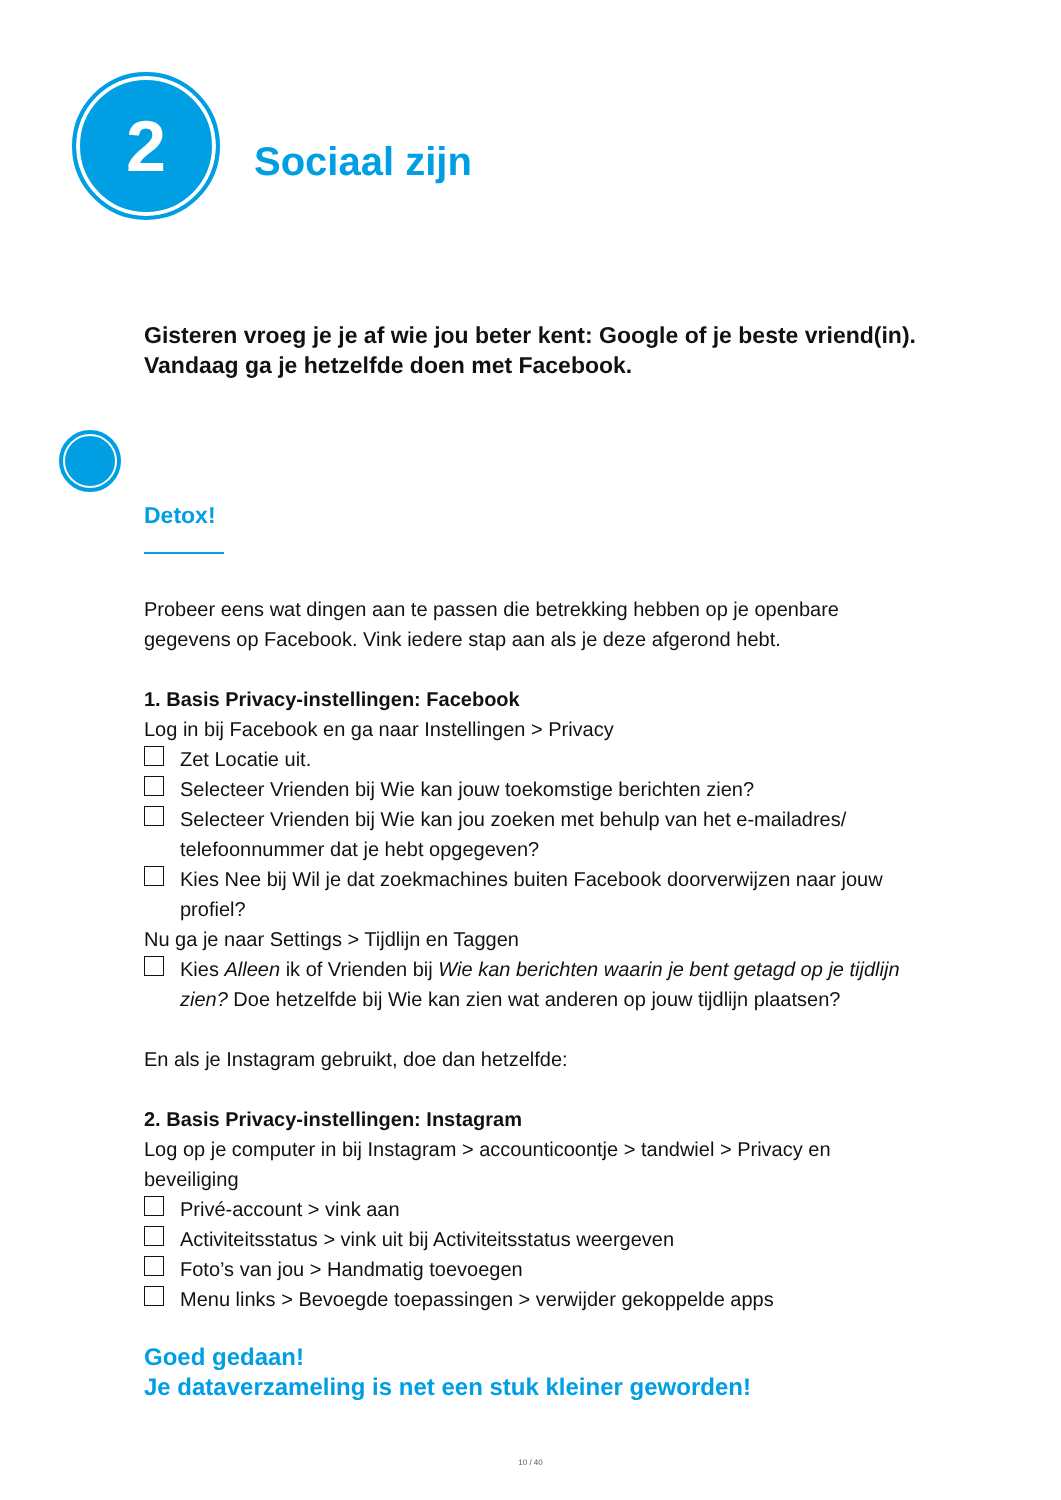2
Sociaal zijn
Gisteren vroeg je je af wie jou beter kent: Google of je beste vriend(in). Vandaag ga je hetzelfde doen met Facebook.
Detox!
Probeer eens wat dingen aan te passen die betrekking hebben op je openbare gegevens op Facebook. Vink iedere stap aan als je deze afgerond hebt.
1. Basis Privacy-instellingen: Facebook
Log in bij Facebook en ga naar Instellingen > Privacy
Zet Locatie uit.
Selecteer Vrienden bij Wie kan jouw toekomstige berichten zien?
Selecteer Vrienden bij Wie kan jou zoeken met behulp van het e-mailadres/ telefoonnummer dat je hebt opgegeven?
Kies Nee bij Wil je dat zoekmachines buiten Facebook doorverwijzen naar jouw profiel?
Nu ga je naar Settings > Tijdlijn en Taggen
Kies Alleen ik of Vrienden bij Wie kan berichten waarin je bent getagd op je tijdlijn zien? Doe hetzelfde bij Wie kan zien wat anderen op jouw tijdlijn plaatsen?
En als je Instagram gebruikt, doe dan hetzelfde:
2. Basis Privacy-instellingen: Instagram
Log op je computer in bij Instagram > accounticoontje > tandwiel > Privacy en beveiliging
Privé-account > vink aan
Activiteitsstatus > vink uit bij Activiteitsstatus weergeven
Foto’s van jou > Handmatig toevoegen
Menu links > Bevoegde toepassingen > verwijder gekoppelde apps
Goed gedaan!
Je dataverzameling is net een stuk kleiner geworden!
10 / 40